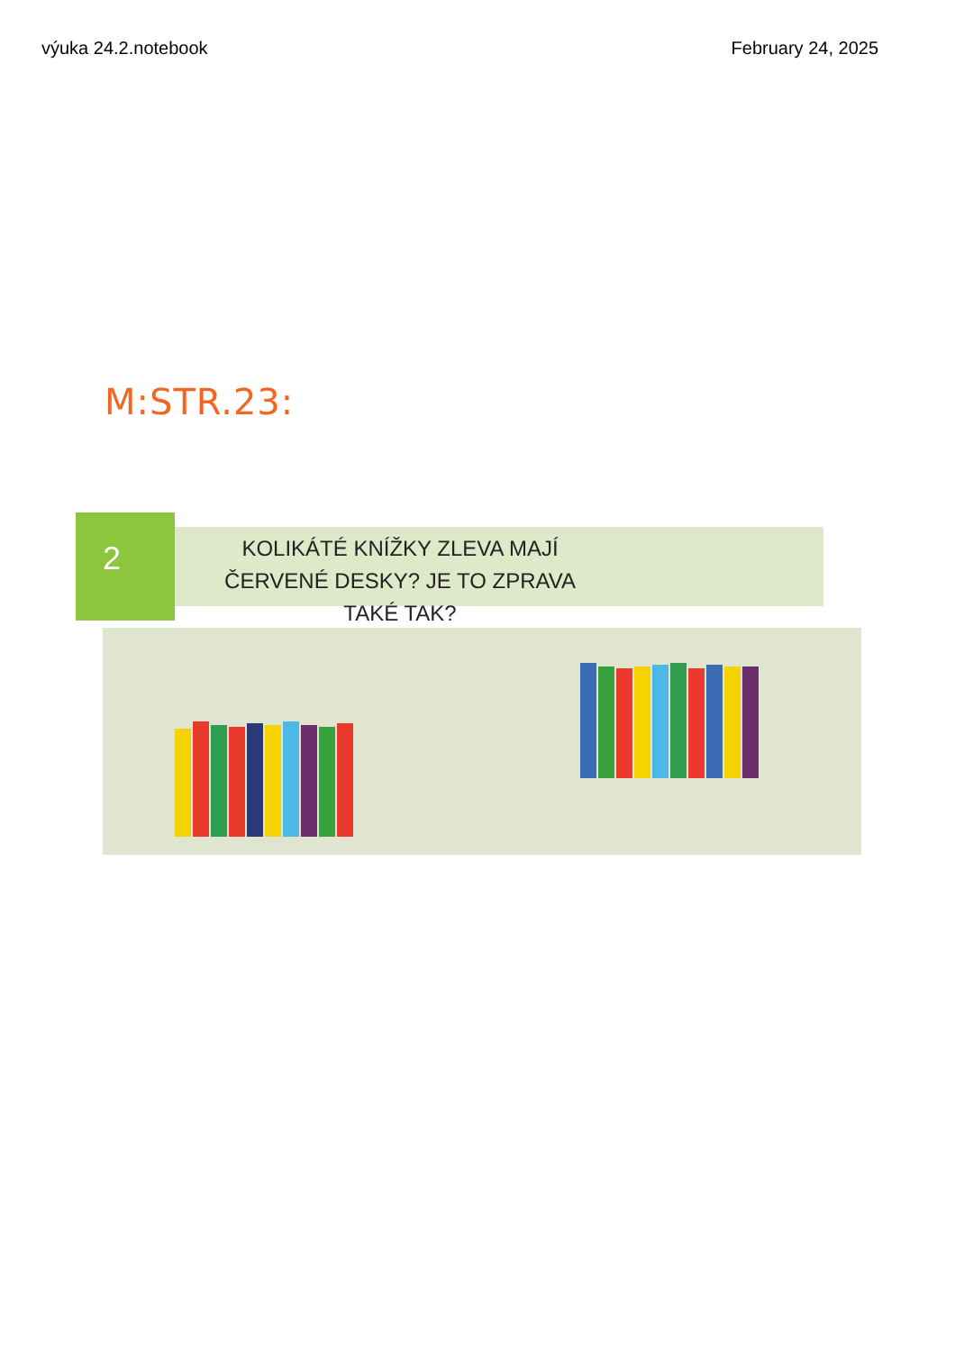výuka 24.2.notebook February 24, 2025
M:STR.23:
2
KOLIKÁTÉ KNÍŽKY ZLEVA MAJÍ ČERVENÉ DESKY? JE TO ZPRAVA TAKÉ TAK?